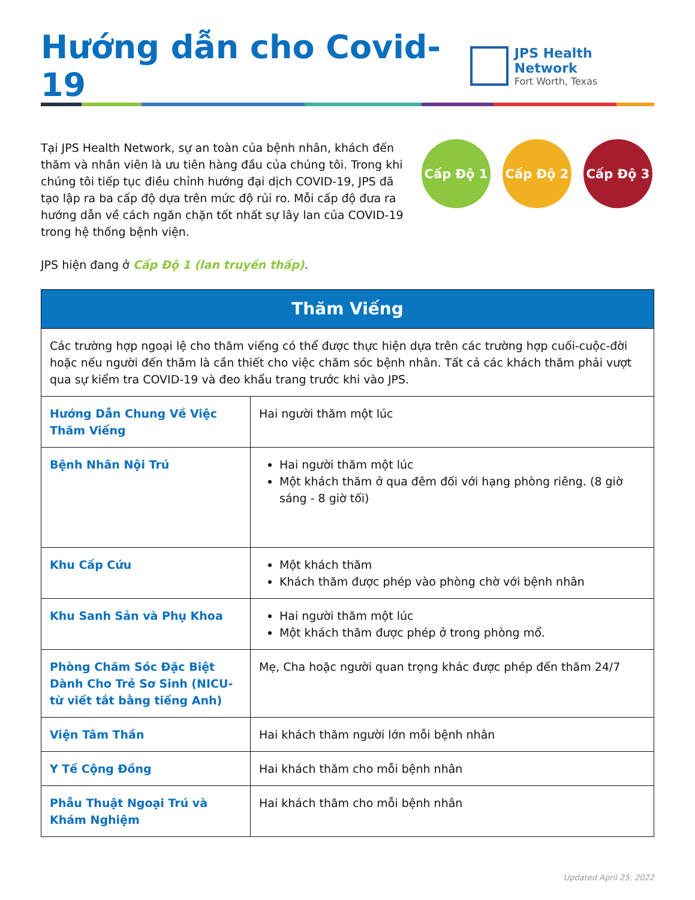Hướng dẫn cho Covid-19
JPS Health Network
Fort Worth, Texas
Tại JPS Health Network, sự an toàn của bệnh nhân, khách đến thăm và nhân viên là ưu tiên hàng đầu của chúng tôi. Trong khi chúng tôi tiếp tục điều chỉnh hướng đại dịch COVID-19, JPS đã tạo lập ra ba cấp độ dựa trên mức độ rủi ro. Mỗi cấp độ đưa ra hướng dẫn về cách ngăn chặn tốt nhất sự lây lan của COVID-19 trong hệ thống bệnh viện.
Cấp Độ 1 Cấp Độ 2 Cấp Độ 3
JPS hiện đang ở Cấp Độ 1 (lan truyền thấp).
| Thăm Viếng | |
| --- | --- |
| Các trường hợp ngoại lệ cho thăm viếng có thể được thực hiện dựa trên các trường hợp cuối-cuộc-đời hoặc nếu người đến thăm là cần thiết cho việc chăm sóc bệnh nhân. Tất cả các khách thăm phải vượt qua sự kiểm tra COVID-19 và đeo khẩu trang trước khi vào JPS. | |
| Hướng Dẫn Chung Về Việc Thăm Viếng | Hai người thăm một lúc |
| Bệnh Nhân Nội Trú | Hai người thăm một lúc Một khách thăm ở qua đêm đối với hạng phòng riêng. (8 giờ sáng - 8 giờ tối) |
| Khu Cấp Cứu | Một khách thăm Khách thăm được phép vào phòng chờ với bệnh nhân |
| Khu Sanh Sản và Phụ Khoa | Hai người thăm một lúc Một khách thăm được phép ở trong phòng mổ. |
| Phòng Chăm Sóc Đặc Biệt Dành Cho Trẻ Sơ Sinh (NICU-từ viết tắt bằng tiếng Anh) | Mẹ, Cha hoặc người quan trọng khác được phép đến thăm 24/7 |
| Viện Tâm Thần | Hai khách thăm người lớn mỗi bệnh nhân |
| Y Tế Cộng Đồng | Hai khách thăm cho mỗi bệnh nhân |
| Phẫu Thuật Ngoại Trú và Khám Nghiệm | Hai khách thăm cho mỗi bệnh nhân |
Updated April 25, 2022